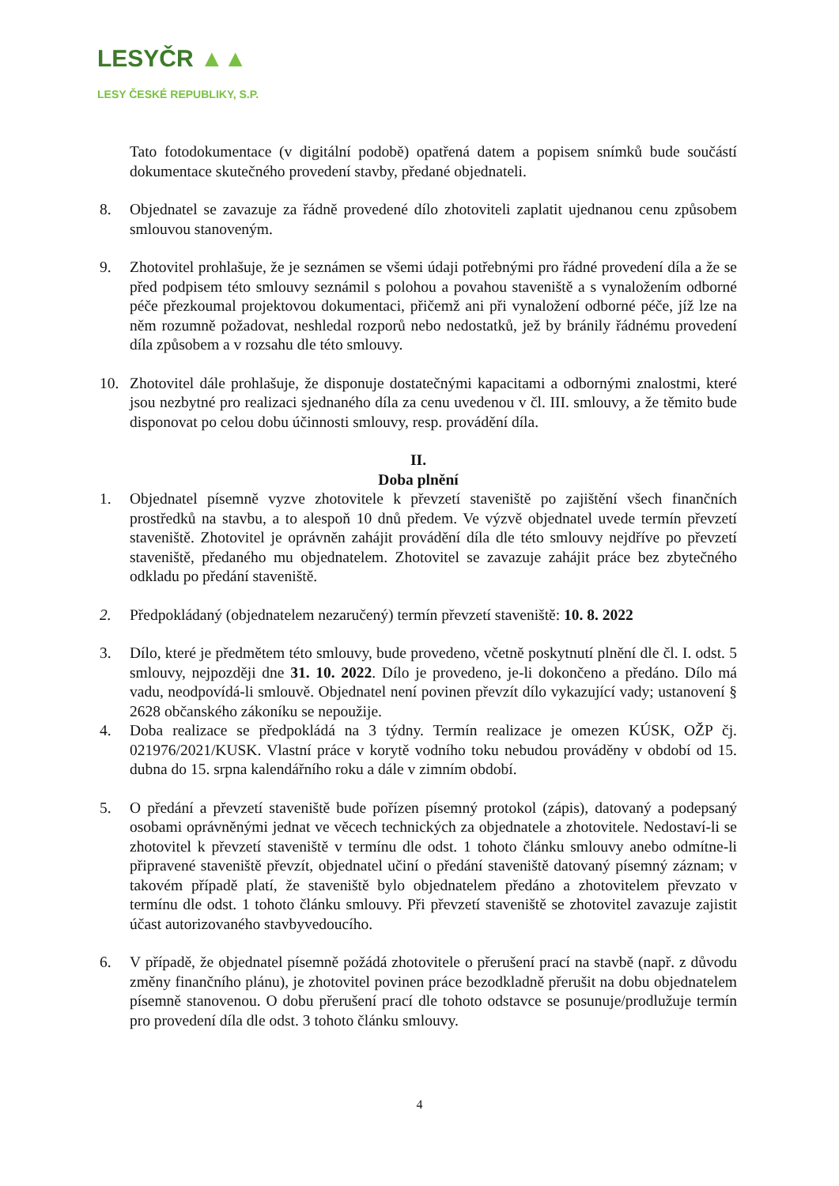LESYČR ▲▲
LESY ČESKÉ REPUBLIKY, S.P.
Tato fotodokumentace (v digitální podobě) opatřená datem a popisem snímků bude součástí dokumentace skutečného provedení stavby, předané objednateli.
8. Objednatel se zavazuje za řádně provedené dílo zhotoviteli zaplatit ujednanou cenu způsobem smlouvou stanoveným.
9. Zhotovitel prohlašuje, že je seznámen se všemi údaji potřebnými pro řádné provedení díla a že se před podpisem této smlouvy seznámil s polohou a povahou staveniště a s vynaložením odborné péče přezkoumal projektovou dokumentaci, přičemž ani při vynaložení odborné péče, jíž lze na něm rozumně požadovat, neshledal rozporů nebo nedostatků, jež by bránily řádnému provedení díla způsobem a v rozsahu dle této smlouvy.
10. Zhotovitel dále prohlašuje, že disponuje dostatečnými kapacitami a odbornými znalostmi, které jsou nezbytné pro realizaci sjednaného díla za cenu uvedenou v čl. III. smlouvy, a že těmito bude disponovat po celou dobu účinnosti smlouvy, resp. provádění díla.
II.
Doba plnění
1. Objednatel písemně vyzve zhotovitele k převzetí staveniště po zajištění všech finančních prostředků na stavbu, a to alespoň 10 dnů předem. Ve výzvě objednatel uvede termín převzetí staveniště. Zhotovitel je oprávněn zahájit provádění díla dle této smlouvy nejdříve po převzetí staveniště, předaného mu objednatelem. Zhotovitel se zavazuje zahájit práce bez zbytečného odkladu po předání staveniště.
2. Předpokládaný (objednatelem nezaručený) termín převzetí staveniště: 10. 8. 2022
3. Dílo, které je předmětem této smlouvy, bude provedeno, včetně poskytnutí plnění dle čl. I. odst. 5 smlouvy, nejpozději dne 31. 10. 2022. Dílo je provedeno, je-li dokončeno a předáno. Dílo má vadu, neodpovídá-li smlouvě. Objednatel není povinen převzít dílo vykazující vady; ustanovení § 2628 občanského zákoníku se nepoužije.
4. Doba realizace se předpokládá na 3 týdny. Termín realizace je omezen KÚSK, OŽP čj. 021976/2021/KUSK. Vlastní práce v korytě vodního toku nebudou prováděny v období od 15. dubna do 15. srpna kalendářního roku a dále v zimním období.
5. O předání a převzetí staveniště bude pořízen písemný protokol (zápis), datovaný a podepsaný osobami oprávněnými jednat ve věcech technických za objednatele a zhotovitele. Nedostaví-li se zhotovitel k převzetí staveniště v termínu dle odst. 1 tohoto článku smlouvy anebo odmítne-li připravené staveniště převzít, objednatel učiní o předání staveniště datovaný písemný záznam; v takovém případě platí, že staveniště bylo objednatelem předáno a zhotovitelem převzato v termínu dle odst. 1 tohoto článku smlouvy. Při převzetí staveniště se zhotovitel zavazuje zajistit účast autorizovaného stavbyvedoucího.
6. V případě, že objednatel písemně požádá zhotovitele o přerušení prací na stavbě (např. z důvodu změny finančního plánu), je zhotovitel povinen práce bezodkladně přerušit na dobu objednatelem písemně stanovenou. O dobu přerušení prací dle tohoto odstavce se posunuje/prodlužuje termín pro provedení díla dle odst. 3 tohoto článku smlouvy.
4